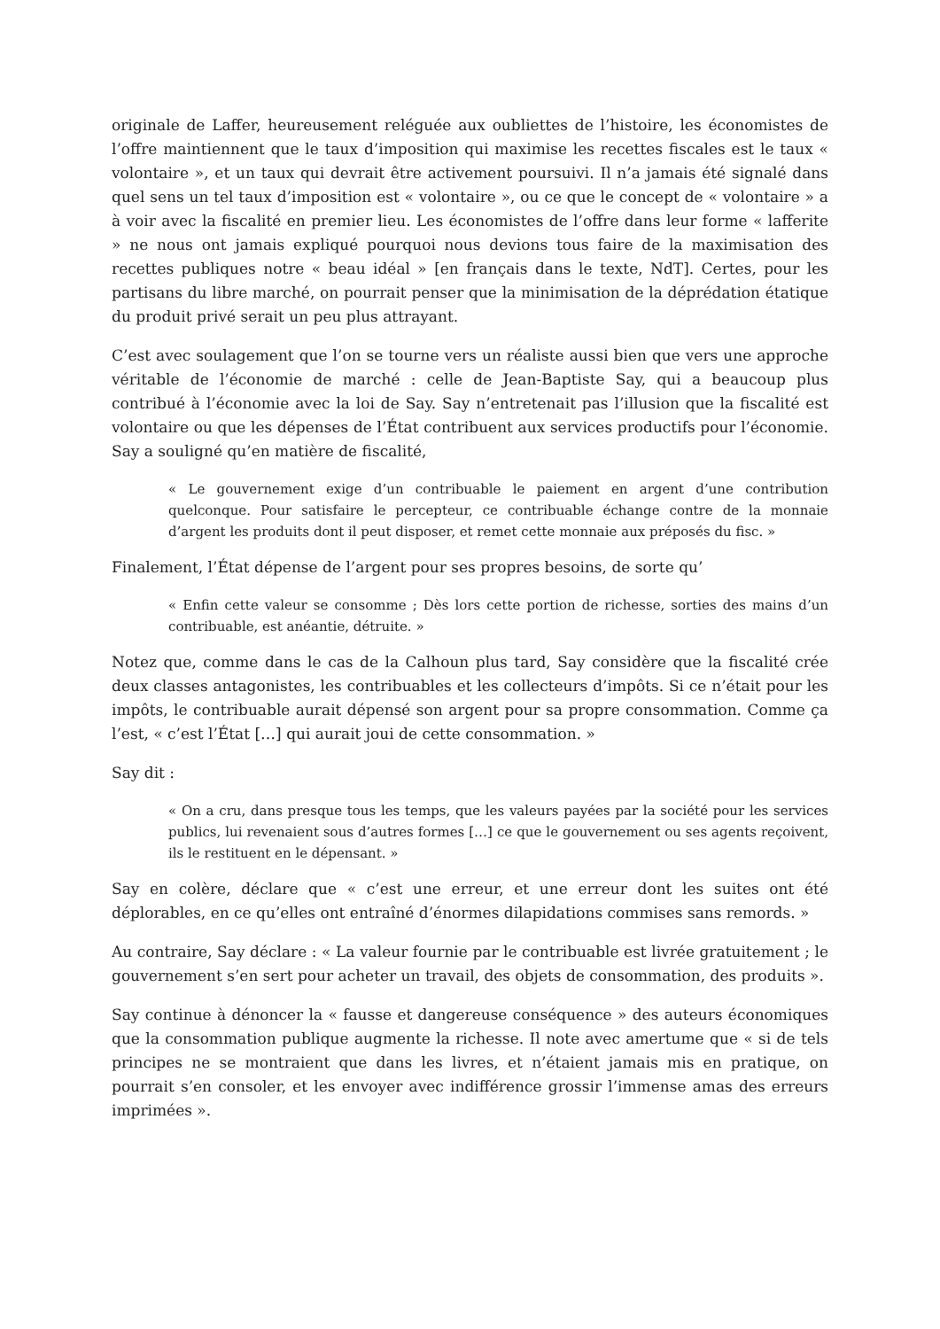originale de Laffer, heureusement reléguée aux oubliettes de l’histoire, les économistes de l’offre maintiennent que le taux d’imposition qui maximise les recettes fiscales est le taux « volontaire », et un taux qui devrait être activement poursuivi. Il n’a jamais été signalé dans quel sens un tel taux d’imposition est « volontaire », ou ce que le concept de « volontaire » a à voir avec la fiscalité en premier lieu. Les économistes de l’offre dans leur forme « lafferite » ne nous ont jamais expliqué pourquoi nous devions tous faire de la maximisation des recettes publiques notre « beau idéal » [en français dans le texte, NdT]. Certes, pour les partisans du libre marché, on pourrait penser que la minimisation de la déprédation étatique du produit privé serait un peu plus attrayant.
C’est avec soulagement que l’on se tourne vers un réaliste aussi bien que vers une approche véritable de l’économie de marché : celle de Jean-Baptiste Say, qui a beaucoup plus contribué à l’économie avec la loi de Say. Say n’entretenait pas l’illusion que la fiscalité est volontaire ou que les dépenses de l’État contribuent aux services productifs pour l’économie. Say a souligné qu’en matière de fiscalité,
« Le gouvernement exige d’un contribuable le paiement en argent d’une contribution quelconque. Pour satisfaire le percepteur, ce contribuable échange contre de la monnaie d’argent les produits dont il peut disposer, et remet cette monnaie aux préposés du fisc. »
Finalement, l’État dépense de l’argent pour ses propres besoins, de sorte qu’
« Enfin cette valeur se consomme ; Dès lors cette portion de richesse, sorties des mains d’un contribuable, est anéantie, détruite. »
Notez que, comme dans le cas de la Calhoun plus tard, Say considère que la fiscalité crée deux classes antagonistes, les contribuables et les collecteurs d’impôts. Si ce n’était pour les impôts, le contribuable aurait dépensé son argent pour sa propre consommation. Comme ça l’est, « c’est l’État […] qui aurait joui de cette consommation. »
Say dit :
« On a cru, dans presque tous les temps, que les valeurs payées par la société pour les services publics, lui revenaient sous d’autres formes […] ce que le gouvernement ou ses agents reçoivent, ils le restituent en le dépensant. »
Say en colère, déclare que « c’est une erreur, et une erreur dont les suites ont été déplorables, en ce qu’elles ont entraîné d’énormes dilapidations commises sans remords. »
Au contraire, Say déclare : « La valeur fournie par le contribuable est livrée gratuitement ; le gouvernement s’en sert pour acheter un travail, des objets de consommation, des produits ».
Say continue à dénoncer la « fausse et dangereuse conséquence » des auteurs économiques que la consommation publique augmente la richesse. Il note avec amertume que « si de tels principes ne se montraient que dans les livres, et n’étaient jamais mis en pratique, on pourrait s’en consoler, et les envoyer avec indifférence grossir l’immense amas des erreurs imprimées ».